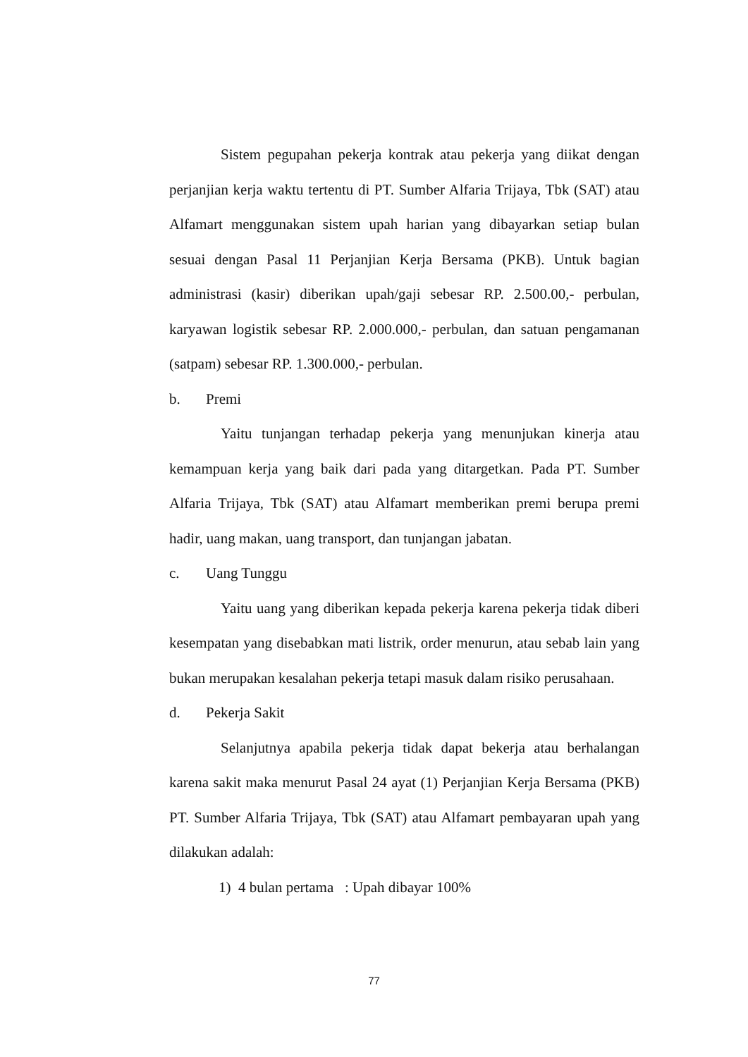Sistem pegupahan pekerja kontrak atau pekerja yang diikat dengan perjanjian kerja waktu tertentu di PT. Sumber Alfaria Trijaya, Tbk (SAT) atau Alfamart menggunakan sistem upah harian yang dibayarkan setiap bulan sesuai dengan Pasal 11 Perjanjian Kerja Bersama (PKB). Untuk bagian administrasi (kasir) diberikan upah/gaji sebesar RP. 2.500.00,- perbulan, karyawan logistik sebesar RP. 2.000.000,- perbulan, dan satuan pengamanan (satpam) sebesar RP. 1.300.000,- perbulan.
b. Premi
Yaitu tunjangan terhadap pekerja yang menunjukan kinerja atau kemampuan kerja yang baik dari pada yang ditargetkan. Pada PT. Sumber Alfaria Trijaya, Tbk (SAT) atau Alfamart memberikan premi berupa premi hadir, uang makan, uang transport, dan tunjangan jabatan.
c. Uang Tunggu
Yaitu uang yang diberikan kepada pekerja karena pekerja tidak diberi kesempatan yang disebabkan mati listrik, order menurun, atau sebab lain yang bukan merupakan kesalahan pekerja tetapi masuk dalam risiko perusahaan.
d. Pekerja Sakit
Selanjutnya apabila pekerja tidak dapat bekerja atau berhalangan karena sakit maka menurut Pasal 24 ayat (1) Perjanjian Kerja Bersama (PKB) PT. Sumber Alfaria Trijaya, Tbk (SAT) atau Alfamart pembayaran upah yang dilakukan adalah:
1) 4 bulan pertama : Upah dibayar 100%
77